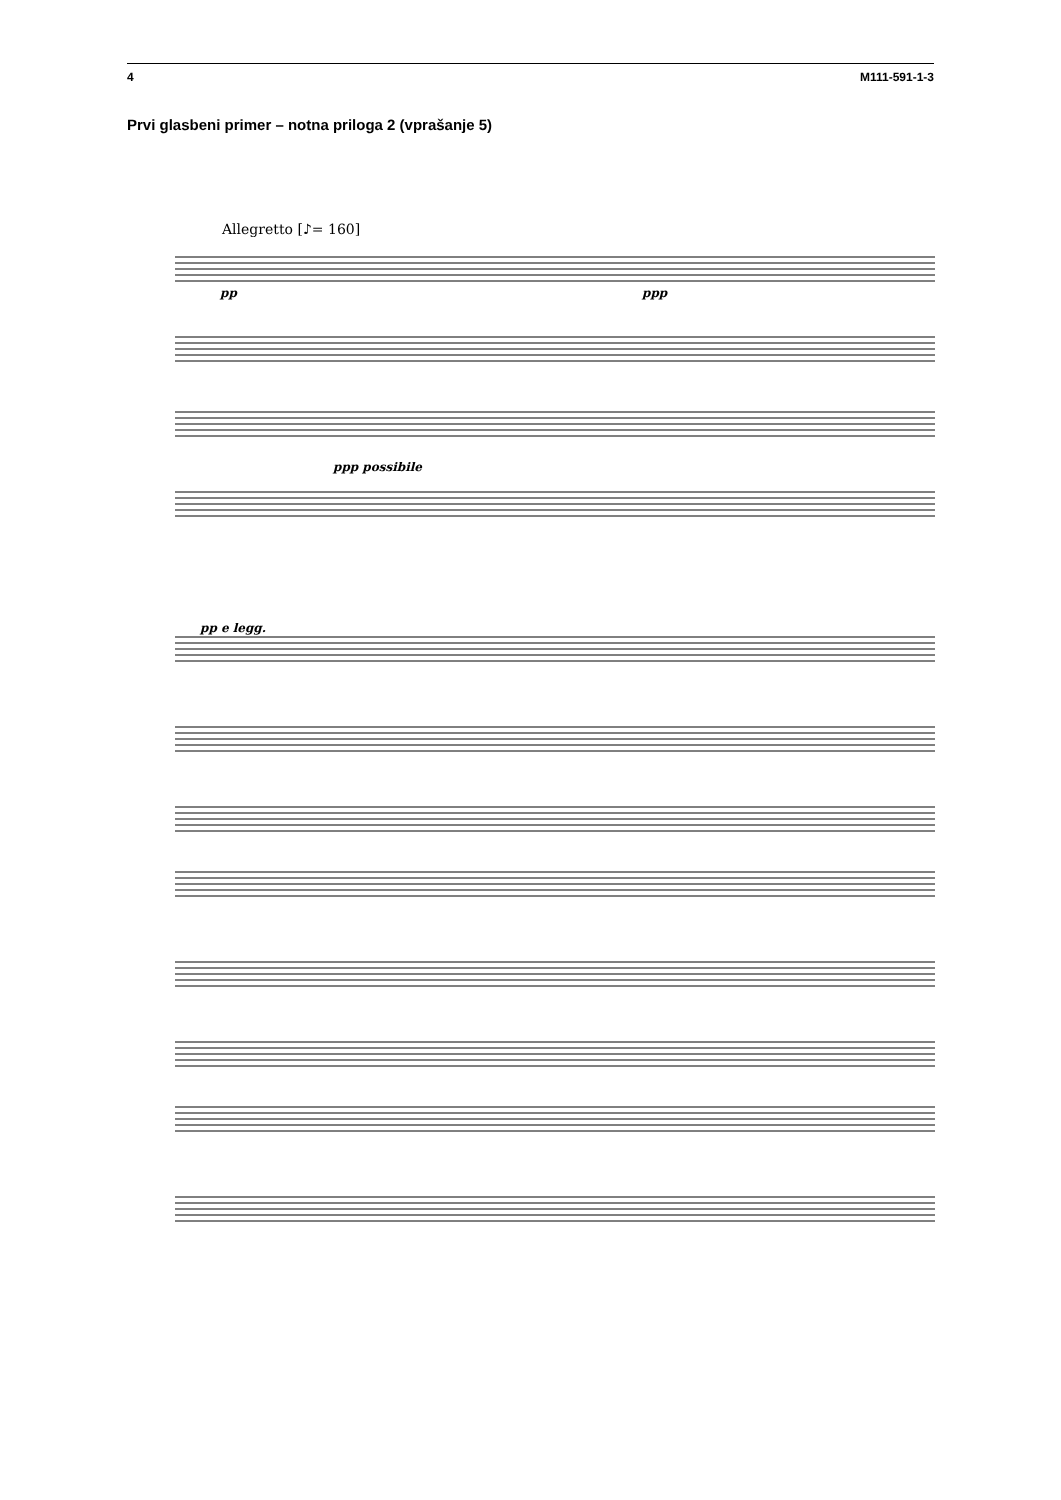4 M111-591-1-3
Prvi glasbeni primer – notna priloga 2 (vprašanje 5)
Allegretto [♪= 160]
pp
ppp
ppp possibile
pp e legg.